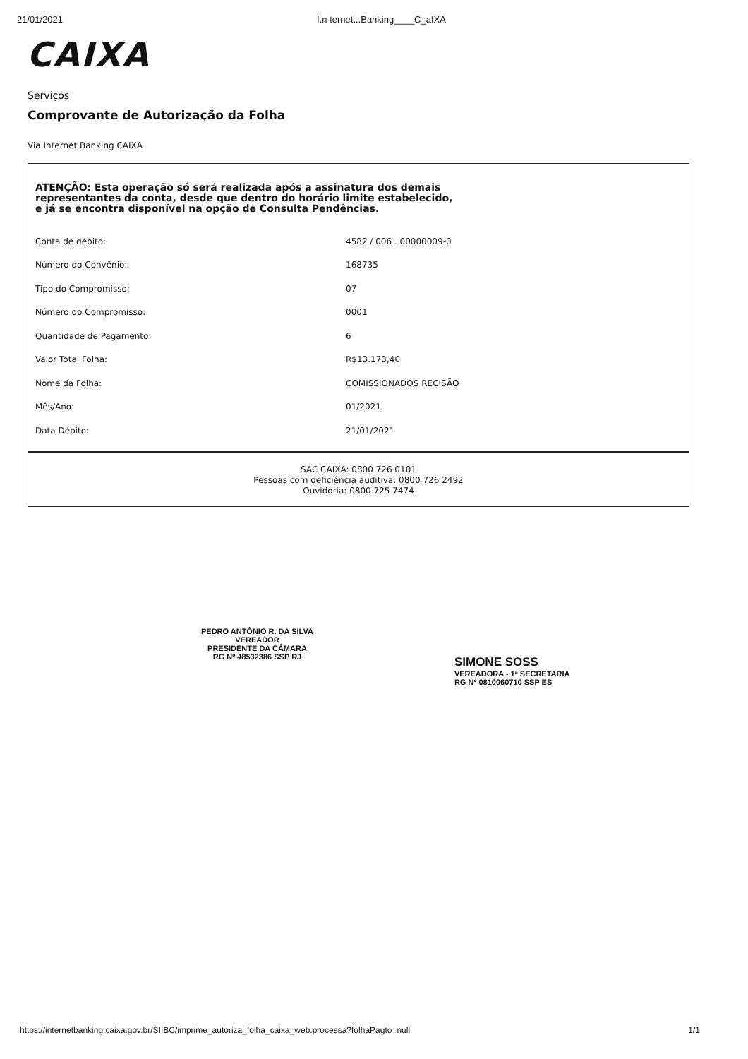21/01/2021 I.n ternet...Banking____C_aIXA
CAIXA
Serviços
Comprovante de Autorização da Folha
Via Internet Banking CAIXA
ATENÇÃO: Esta operação só será realizada após a assinatura dos demais
representantes da conta, desde que dentro do horário limite estabelecido,
e já se encontra disponível na opção de Consulta Pendências.
| Conta de débito: | 4582 / 006 . 00000009-0 |
| Número do Convênio: | 168735 |
| Tipo do Compromisso: | 07 |
| Número do Compromisso: | 0001 |
| Quantidade de Pagamento: | 6 |
| Valor Total Folha: | R$13.173,40 |
| Nome da Folha: | COMISSIONADOS RECISÃO |
| Mês/Ano: | 01/2021 |
| Data Débito: | 21/01/2021 |
SAC CAIXA: 0800 726 0101
Pessoas com deficiência auditiva: 0800 726 2492
Ouvidoria: 0800 725 7474
PEDRO ANTÔNIO R. DA SILVA
VEREADOR
PRESIDENTE DA CÂMARA
RG Nº 48532386 SSP RJ
SIMONE SOSS
VEREADORA - 1ª SECRETARIA
RG Nº 0810060710 SSP ES
https://internetbanking.caixa.gov.br/SIIBC/imprime_autoriza_folha_caixa_web.processa?folhaPagto=null 1/1